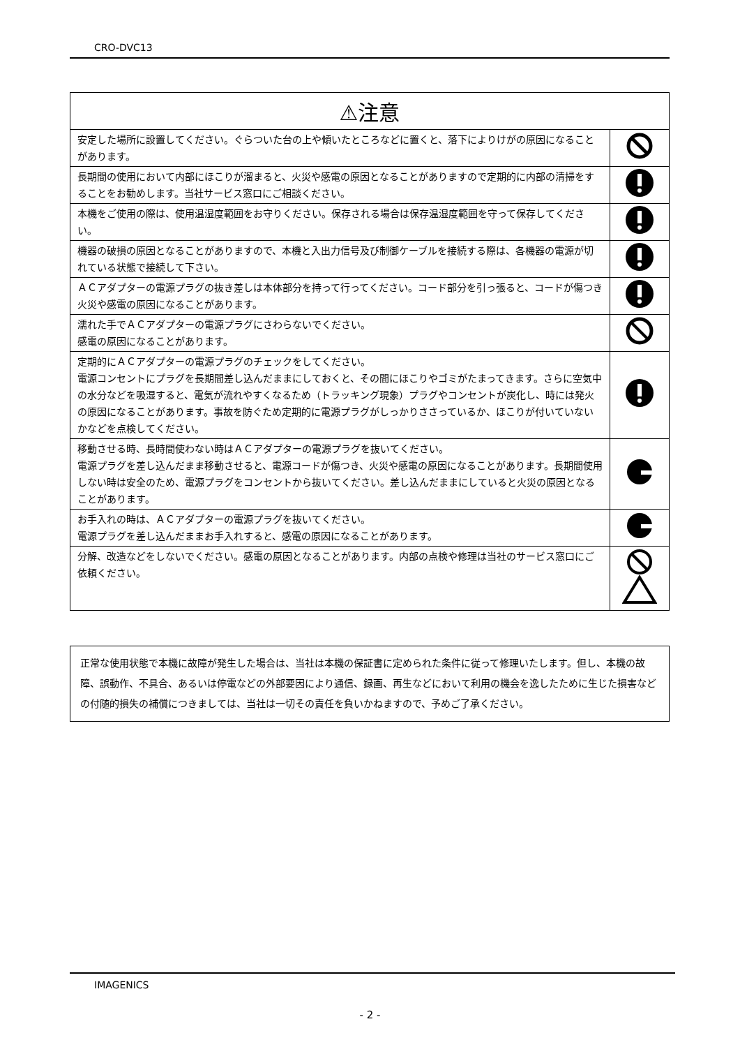CRO-DVC13
| ⚠注意 | |
| --- | --- |
| 安定した場所に設置してください。ぐらついた台の上や傾いたところなどに置くと、落下によりけがの原因になることがあります。 | |
| 長期間の使用において内部にほこりが溜まると、火災や感電の原因となることがありますので定期的に内部の清掃をすることをお勧めします。当社サービス窓口にご相談ください。 | |
| 本機をご使用の際は、使用温湿度範囲をお守りください。保存される場合は保存温湿度範囲を守って保存してください。 | |
| 機器の破損の原因となることがありますので、本機と入出力信号及び制御ケーブルを接続する際は、各機器の電源が切れている状態で接続して下さい。 | |
| ＡＣアダプターの電源プラグの抜き差しは本体部分を持って行ってください。コード部分を引っ張ると、コードが傷つき火災や感電の原因になることがあります。 | |
| 濡れた手でＡＣアダプターの電源プラグにさわらないでください。 感電の原因になることがあります。 | |
| 定期的にＡＣアダプターの電源プラグのチェックをしてください。 電源コンセントにプラグを長期間差し込んだままにしておくと、その間にほこりやゴミがたまってきます。さらに空気中の水分などを吸湿すると、電気が流れやすくなるため（トラッキング現象）プラグやコンセントが炭化し、時には発火の原因になることがあります。事故を防ぐため定期的に電源プラグがしっかりささっているか、ほこりが付いていないかなどを点検してください。 | |
| 移動させる時、長時間使わない時はＡＣアダプターの電源プラグを抜いてください。 電源プラグを差し込んだまま移動させると、電源コードが傷つき、火災や感電の原因になることがあります。長期間使用しない時は安全のため、電源プラグをコンセントから抜いてください。差し込んだままにしていると火災の原因となることがあります。 | |
| お手入れの時は、ＡＣアダプターの電源プラグを抜いてください。 電源プラグを差し込んだままお手入れすると、感電の原因になることがあります。 | |
| 分解、改造などをしないでください。感電の原因となることがあります。内部の点検や修理は当社のサービス窓口にご依頼ください。 | |
正常な使用状態で本機に故障が発生した場合は、当社は本機の保証書に定められた条件に従って修理いたします。但し、本機の故障、誤動作、不具合、あるいは停電などの外部要因により通信、録画、再生などにおいて利用の機会を逸したために生じた損害などの付随的損失の補償につきましては、当社は一切その責任を負いかねますので、予めご了承ください。
IMAGENICS
- 2 -